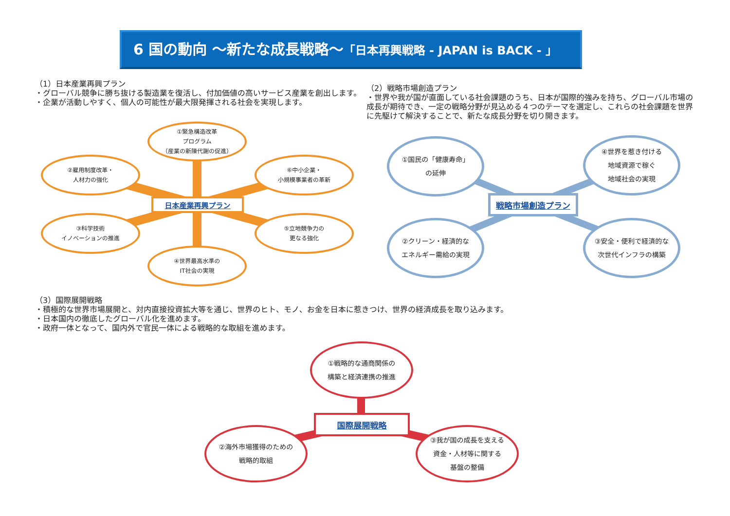6 国の動向 ～新たな成長戦略～「日本再興戦略 - JAPAN is BACK - 」
（1）日本産業再興プラン
・グローバル競争に勝ち抜ける製造業を復活し、付加価値の高いサービス産業を創出します。
・企業が活動しやすく、個人の可能性が最大限発揮される社会を実現します。
（2）戦略市場創造プラン
・世界や我が国が直面している社会課題のうち、日本が国際的強みを持ち、グローバル市場の成長が期待でき、一定の戦略分野が見込める４つのテーマを選定し、これらの社会課題を世界に先駆けて解決することで、新たな成長分野を切り開きます。
①緊急構造改革
プログラム
（産業の新陳代謝の促進）
②雇用制度改革・
人材力の強化
⑥中小企業・
小規模事業者の革新
日本産業再興プラン
③科学技術
イノベーションの推進
⑤立地競争力の
更なる強化
④世界最高水準の
IT社会の実現
①国民の「健康寿命」
の延伸
④世界を惹き付ける
地域資源で稼ぐ
地域社会の実現
戦略市場創造プラン
②クリーン・経済的な
エネルギー需給の実現
③安全・便利で経済的な
次世代インフラの構築
（3）国際展開戦略
・積極的な世界市場展開と、対内直接投資拡大等を通じ、世界のヒト、モノ、お金を日本に惹きつけ、世界の経済成長を取り込みます。
・日本国内の徹底したグローバル化を進めます。
・政府一体となって、国内外で官民一体による戦略的な取組を進めます。
①戦略的な通商関係の
構築と経済連携の推進
国際展開戦略
②海外市場獲得のための
戦略的取組
③我が国の成長を支える
資金・人材等に関する
基盤の整備